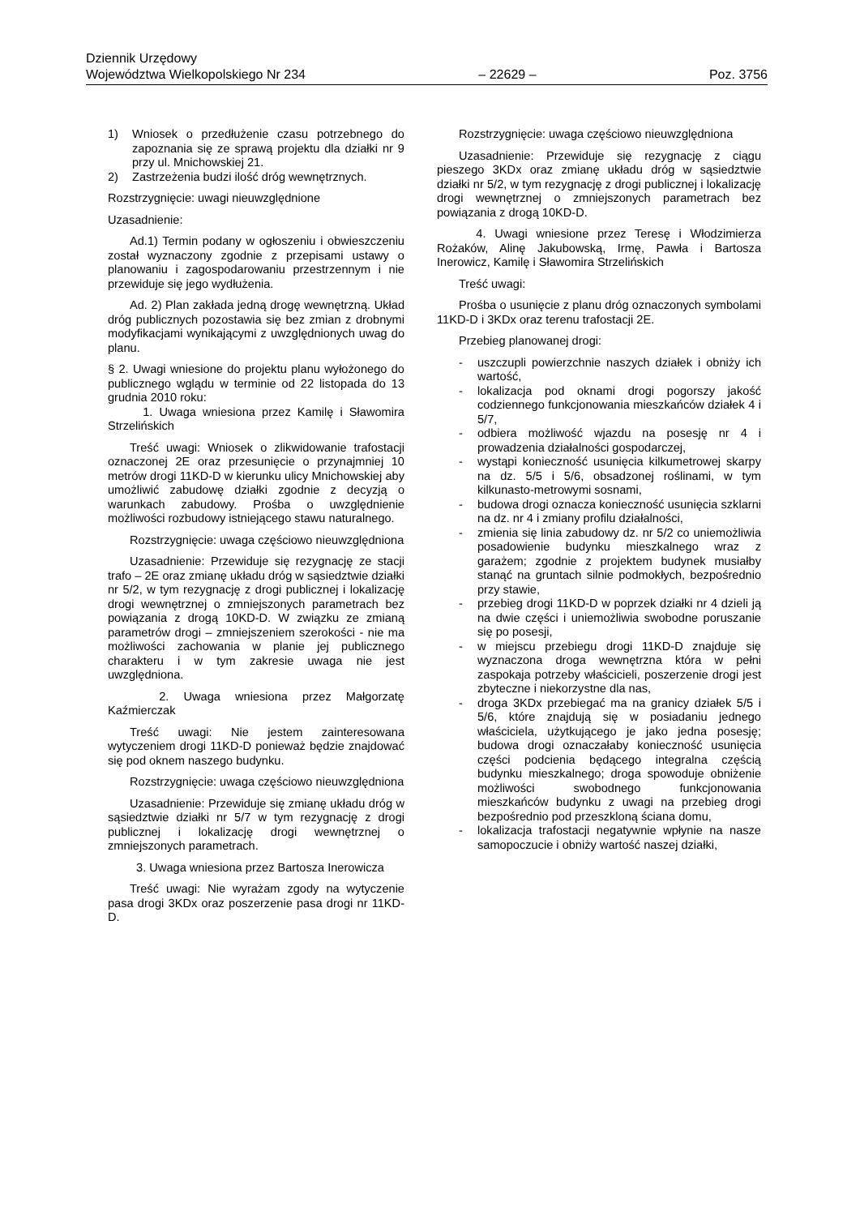Dziennik Urzędowy
Województwa Wielkopolskiego Nr 234
– 22629 –
Poz. 3756
1) Wniosek o przedłużenie czasu potrzebnego do zapoznania się ze sprawą projektu dla działki nr 9 przy ul. Mnichowskiej 21.
2) Zastrzeżenia budzi ilość dróg wewnętrznych.
Rozstrzygnięcie: uwagi nieuwzględnione
Uzasadnienie:
Ad.1) Termin podany w ogłoszeniu i obwieszczeniu został wyznaczony zgodnie z przepisami ustawy o planowaniu i zagospodarowaniu przestrzennym i nie przewiduje się jego wydłużenia.
Ad. 2) Plan zakłada jedną drogę wewnętrzną. Układ dróg publicznych pozostawia się bez zmian z drobnymi modyfikacjami wynikającymi z uwzględnionych uwag do planu.
§ 2. Uwagi wniesione do projektu planu wyłożonego do publicznego wglądu w terminie od 22 listopada do 13 grudnia 2010 roku:
1. Uwaga wniesiona przez Kamilę i Sławomira Strzelińskich
Treść uwagi: Wniosek o zlikwidowanie trafostacji oznaczonej 2E oraz przesunięcie o przynajmniej 10 metrów drogi 11KD-D w kierunku ulicy Mnichowskiej aby umożliwić zabudowę działki zgodnie z decyzją o warunkach zabudowy. Prośba o uwzględnienie możliwości rozbudowy istniejącego stawu naturalnego.
Rozstrzygnięcie: uwaga częściowo nieuwzględniona
Uzasadnienie: Przewiduje się rezygnację ze stacji trafo – 2E oraz zmianę układu dróg w sąsiedztwie działki nr 5/2, w tym rezygnację z drogi publicznej i lokalizację drogi wewnętrznej o zmniejszonych parametrach bez powiązania z drogą 10KD-D. W związku ze zmianą parametrów drogi – zmniejszeniem szerokości - nie ma możliwości zachowania w planie jej publicznego charakteru i w tym zakresie uwaga nie jest uwzględniona.
2. Uwaga wniesiona przez Małgorzatę Kaźmierczak
Treść uwagi: Nie jestem zainteresowana wytyczeniem drogi 11KD-D ponieważ będzie znajdować się pod oknem naszego budynku.
Rozstrzygnięcie: uwaga częściowo nieuwzględniona
Uzasadnienie: Przewiduje się zmianę układu dróg w sąsiedztwie działki nr 5/7 w tym rezygnację z drogi publicznej i lokalizację drogi wewnętrznej o zmniejszonych parametrach.
3. Uwaga wniesiona przez Bartosza Inerowicza
Treść uwagi: Nie wyrażam zgody na wytyczenie pasa drogi 3KDx oraz poszerzenie pasa drogi nr 11KD-D.
Rozstrzygnięcie: uwaga częściowo nieuwzględniona
Uzasadnienie: Przewiduje się rezygnację z ciągu pieszego 3KDx oraz zmianę układu dróg w sąsiedztwie działki nr 5/2, w tym rezygnację z drogi publicznej i lokalizację drogi wewnętrznej o zmniejszonych parametrach bez powiązania z drogą 10KD-D.
4. Uwagi wniesione przez Teresę i Włodzimierza Rożaków, Alinę Jakubowską, Irmę, Pawła i Bartosza Inerowicz, Kamilę i Sławomira Strzelińskich
Treść uwagi:
Prośba o usunięcie z planu dróg oznaczonych symbolami 11KD-D i 3KDx oraz terenu trafostacji 2E.
Przebieg planowanej drogi:
- uszczupli powierzchnie naszych działek i obniży ich wartość,
- lokalizacja pod oknami drogi pogorszy jakość codziennego funkcjonowania mieszkańców działek 4 i 5/7,
- odbiera możliwość wjazdu na posesję nr 4 i prowadzenia działalności gospodarczej,
- wystąpi konieczność usunięcia kilkumetrowej skarpy na dz. 5/5 i 5/6, obsadzonej roślinami, w tym kilkunasto-metrowymi sosnami,
- budowa drogi oznacza konieczność usunięcia szklarni na dz. nr 4 i zmiany profilu działalności,
- zmienia się linia zabudowy dz. nr 5/2 co uniemożliwia posadowienie budynku mieszkalnego wraz z garażem; zgodnie z projektem budynek musiałby stanąć na gruntach silnie podmokłych, bezpośrednio przy stawie,
- przebieg drogi 11KD-D w poprzek działki nr 4 dzieli ją na dwie części i uniemożliwia swobodne poruszanie się po posesji,
- w miejscu przebiegu drogi 11KD-D znajduje się wyznaczona droga wewnętrzna która w pełni zaspokaja potrzeby właścicieli, poszerzenie drogi jest zbyteczne i niekorzystne dla nas,
- droga 3KDx przebiegać ma na granicy działek 5/5 i 5/6, które znajdują się w posiadaniu jednego właściciela, użytkującego je jako jedna posesję; budowa drogi oznaczałaby konieczność usunięcia części podcienia będącego integralna częścią budynku mieszkalnego; droga spowoduje obniżenie możliwości swobodnego funkcjonowania mieszkańców budynku z uwagi na przebieg drogi bezpośrednio pod przeszkloną ściana domu,
- lokalizacja trafostacji negatywnie wpłynie na nasze samopoczucie i obniży wartość naszej działki,